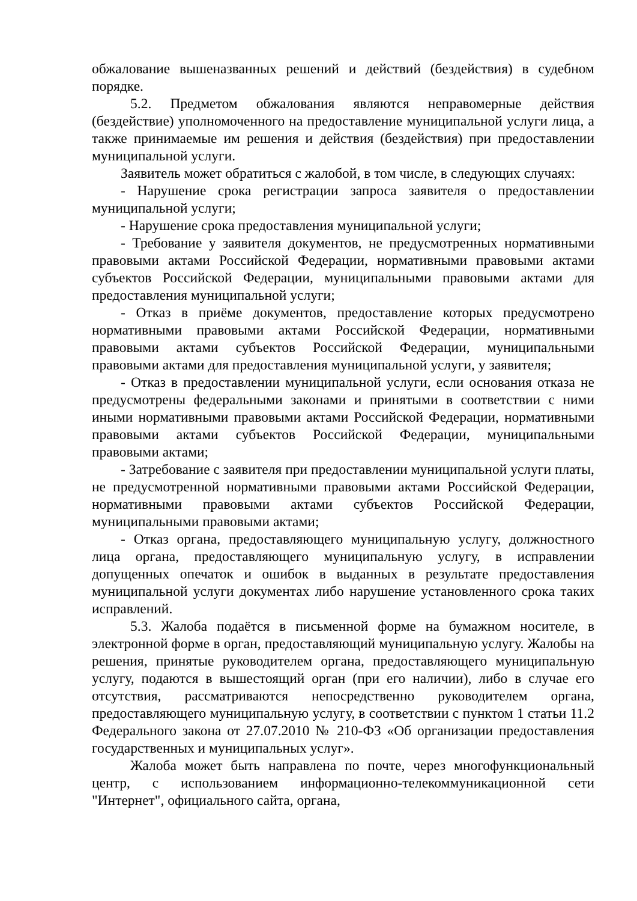обжалование вышеназванных решений и действий (бездействия) в судебном порядке.
5.2. Предметом обжалования являются неправомерные действия (бездействие) уполномоченного на предоставление муниципальной услуги лица, а также принимаемые им решения и действия (бездействия) при предоставлении муниципальной услуги.
Заявитель может обратиться с жалобой, в том числе, в следующих случаях:
- Нарушение срока регистрации запроса заявителя о предоставлении муниципальной услуги;
- Нарушение срока предоставления муниципальной услуги;
- Требование у заявителя документов, не предусмотренных нормативными правовыми актами Российской Федерации, нормативными правовыми актами субъектов Российской Федерации, муниципальными правовыми актами для предоставления муниципальной услуги;
- Отказ в приёме документов, предоставление которых предусмотрено нормативными правовыми актами Российской Федерации, нормативными правовыми актами субъектов Российской Федерации, муниципальными правовыми актами для предоставления муниципальной услуги, у заявителя;
- Отказ в предоставлении муниципальной услуги, если основания отказа не предусмотрены федеральными законами и принятыми в соответствии с ними иными нормативными правовыми актами Российской Федерации, нормативными правовыми актами субъектов Российской Федерации, муниципальными правовыми актами;
- Затребование с заявителя при предоставлении муниципальной услуги платы, не предусмотренной нормативными правовыми актами Российской Федерации, нормативными правовыми актами субъектов Российской Федерации, муниципальными правовыми актами;
- Отказ органа, предоставляющего муниципальную услугу, должностного лица органа, предоставляющего муниципальную услугу, в исправлении допущенных опечаток и ошибок в выданных в результате предоставления муниципальной услуги документах либо нарушение установленного срока таких исправлений.
5.3. Жалоба подаётся в письменной форме на бумажном носителе, в электронной форме в орган, предоставляющий муниципальную услугу. Жалобы на решения, принятые руководителем органа, предоставляющего муниципальную услугу, подаются в вышестоящий орган (при его наличии), либо в случае его отсутствия, рассматриваются непосредственно руководителем органа, предоставляющего муниципальную услугу, в соответствии с пунктом 1 статьи 11.2 Федерального закона от 27.07.2010 № 210-ФЗ «Об организации предоставления государственных и муниципальных услуг».
Жалоба может быть направлена по почте, через многофункциональный центр, с использованием информационно-телекоммуникационной сети "Интернет", официального сайта, органа,